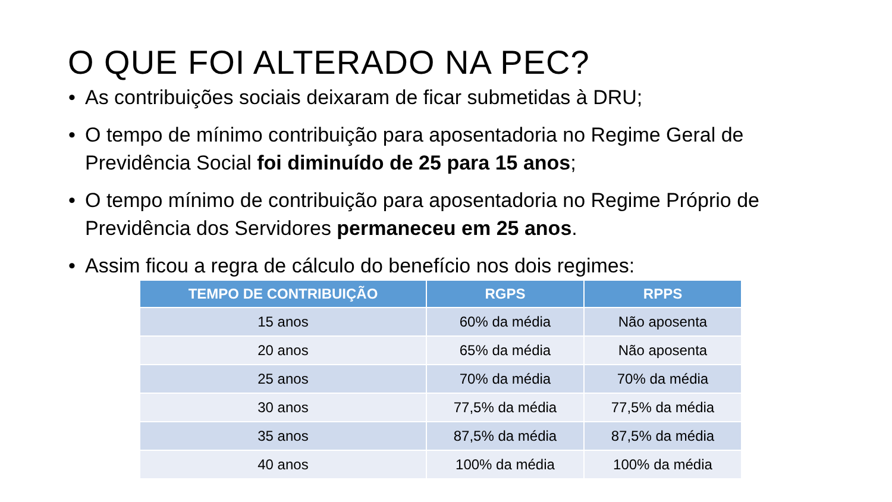O QUE FOI ALTERADO NA PEC?
• As contribuições sociais deixaram de ficar submetidas à DRU;
• O tempo de mínimo contribuição para aposentadoria no Regime Geral de Previdência Social foi diminuído de 25 para 15 anos;
• O tempo mínimo de contribuição para aposentadoria no Regime Próprio de Previdência dos Servidores permaneceu em 25 anos.
• Assim ficou a regra de cálculo do benefício nos dois regimes:
| TEMPO DE CONTRIBUIÇÃO | RGPS | RPPS |
| --- | --- | --- |
| 15 anos | 60% da média | Não aposenta |
| 20 anos | 65% da média | Não aposenta |
| 25 anos | 70% da média | 70% da média |
| 30 anos | 77,5% da média | 77,5% da média |
| 35 anos | 87,5% da média | 87,5% da média |
| 40 anos | 100% da média | 100% da média |